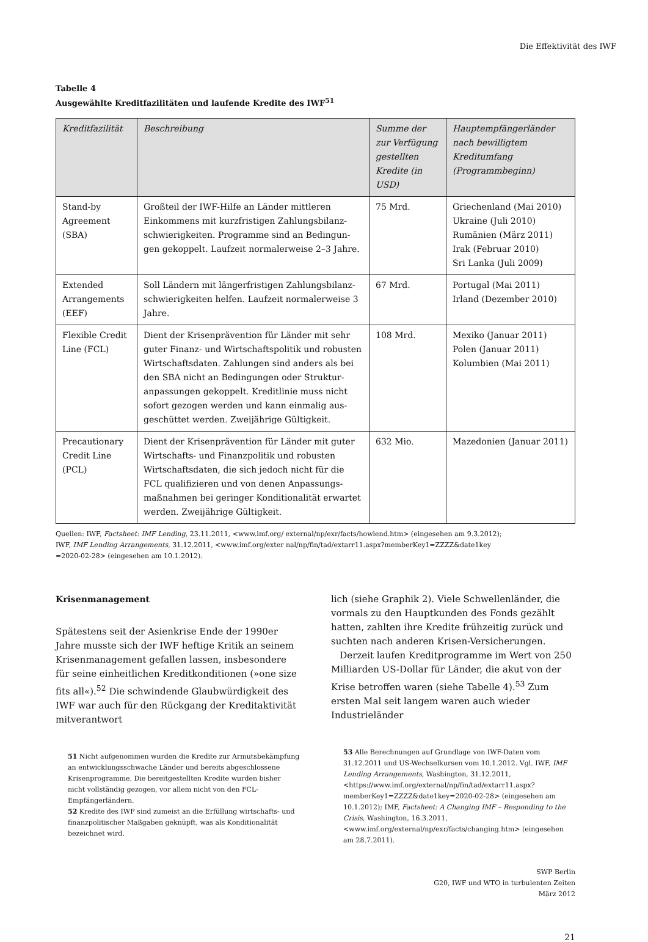Die Effektivität des IWF
Tabelle 4
Ausgewählte Kreditfazilitäten und laufende Kredite des IWF<sup>51</sup>
| Kreditfazilität | Beschreibung | Summe der zur Verfügung gestellten Kredite (in USD) | Hauptempfängerländer nach bewilligtem Kreditumfang (Programmbeginn) |
| --- | --- | --- | --- |
| Stand-by Agreement (SBA) | Großteil der IWF-Hilfe an Länder mittleren Einkommens mit kurzfristigen Zahlungsbilanz­schwierigkeiten. Programme sind an Bedingun­gen gekoppelt. Laufzeit normalerweise 2–3 Jahre. | 75 Mrd. | Griechenland (Mai 2010) Ukraine (Juli 2010) Rumänien (März 2011) Irak (Februar 2010) Sri Lanka (Juli 2009) |
| Extended Arrangements (EEF) | Soll Ländern mit längerfristigen Zahlungsbilanz­schwierigkeiten helfen. Laufzeit normalerweise 3 Jahre. | 67 Mrd. | Portugal (Mai 2011) Irland (Dezember 2010) |
| Flexible Credit Line (FCL) | Dient der Krisenprävention für Länder mit sehr guter Finanz- und Wirtschaftspolitik und robus­ten Wirtschaftsdaten. Zahlungen sind anders als bei den SBA nicht an Bedingungen oder Struktur­anpassungen gekoppelt. Kreditlinie muss nicht sofort gezogen werden und kann einmalig aus­geschüttet werden. Zweijährige Gültigkeit. | 108 Mrd. | Mexiko (Januar 2011) Polen (Januar 2011) Kolumbien (Mai 2011) |
| Precautionary Credit Line (PCL) | Dient der Krisenprävention für Länder mit guter Wirtschafts- und Finanzpolitik und robusten Wirtschaftsdaten, die sich jedoch nicht für die FCL qualifizieren und von denen Anpassungs­maßnahmen bei geringer Konditionalität erwartet werden. Zweijährige Gültigkeit. | 632 Mio. | Mazedonien (Januar 2011) |
Quellen: IWF, Factsheet: IMF Lending, 23.11.2011, <www.imf.org/ external/np/exr/facts/howlend.htm> (eingesehen am 9.3.2012);
IWF, IMF Lending Arrangements, 31.12.2011, <www.imf.org/exter nal/np/fin/tad/extarr11.aspx?memberKey1=ZZZZ&date1key
=2020-02-28> (eingesehen am 10.1.2012).
Krisenmanagement
Spätestens seit der Asienkrise Ende der 1990er Jahre musste sich der IWF heftige Kritik an seinem Krisen­management gefallen lassen, insbesondere für seine einheitlichen Kreditkonditionen (»one size fits all«).<sup>52</sup> Die schwindende Glaubwürdigkeit des IWF war auch für den Rückgang der Kreditaktivität mitverantwort­
51 Nicht aufgenommen wurden die Kredite zur Armuts­bekämpfung an entwicklungsschwache Länder und bereits abgeschlossene Krisenprogramme. Die bereitgestellten Kredite wurden bisher nicht vollständig gezogen, vor allem nicht von den FCL-Empfängerländern.
52 Kredite des IWF sind zumeist an die Erfüllung wirtschafts- und finanzpolitischer Maßgaben geknüpft, was als Konditio­nalität bezeichnet wird.
lich (siehe Graphik 2). Viele Schwellenländer, die vor­mals zu den Hauptkunden des Fonds gezählt hatten, zahlten ihre Kredite frühzeitig zurück und suchten nach anderen Krisen-Versicherungen.
Derzeit laufen Kreditprogramme im Wert von 250 Milliarden US-Dollar für Länder, die akut von der Krise betroffen waren (siehe Tabelle 4).<sup>53</sup> Zum ersten Mal seit langem waren auch wieder Industrieländer
53 Alle Berechnungen auf Grundlage von IWF-Daten vom 31.12.2011 und US-Wechselkursen vom 10.1.2012. Vgl. IWF, IMF Lending Arrangements, Washington, 31.12.2011, <https://www.imf.org/external/np/fin/tad/extarr11.aspx?memberKey1=ZZZZ&date1key=2020-02-28> (eingesehen am 10.1.2012); IMF, Factsheet: A Changing IMF – Responding to the Crisis, Washington, 16.3.2011, <www.imf.org/external/np/exr/facts/changing.htm> (eingesehen am 28.7.2011).
SWP Berlin
G20, IWF und WTO in turbulenten Zeiten
März 2012
21